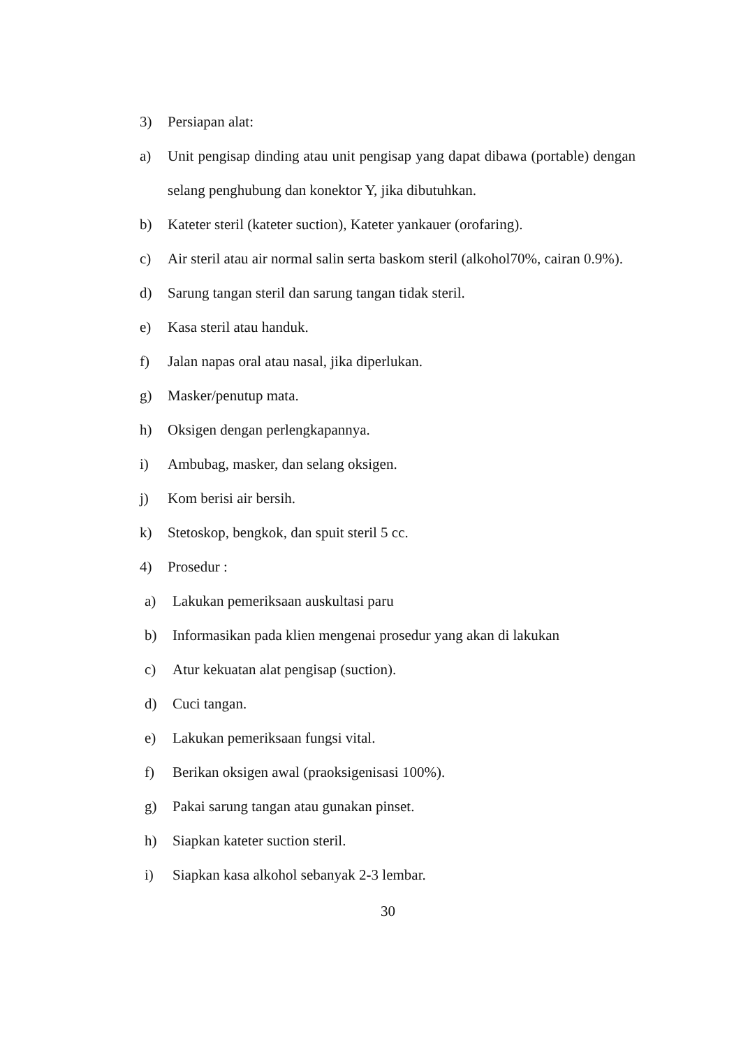3) Persiapan alat:
a) Unit pengisap dinding atau unit pengisap yang dapat dibawa (portable) dengan selang penghubung dan konektor Y, jika dibutuhkan.
b) Kateter steril (kateter suction), Kateter yankauer (orofaring).
c) Air steril atau air normal salin serta baskom steril (alkohol70%, cairan 0.9%).
d) Sarung tangan steril dan sarung tangan tidak steril.
e) Kasa steril atau handuk.
f) Jalan napas oral atau nasal, jika diperlukan.
g) Masker/penutup mata.
h) Oksigen dengan perlengkapannya.
i) Ambubag, masker, dan selang oksigen.
j) Kom berisi air bersih.
k) Stetoskop, bengkok, dan spuit steril 5 cc.
4) Prosedur :
a) Lakukan pemeriksaan auskultasi paru
b) Informasikan pada klien mengenai prosedur yang akan di lakukan
c) Atur kekuatan alat pengisap (suction).
d) Cuci tangan.
e) Lakukan pemeriksaan fungsi vital.
f) Berikan oksigen awal (praoksigenisasi 100%).
g) Pakai sarung tangan atau gunakan pinset.
h) Siapkan kateter suction steril.
i) Siapkan kasa alkohol sebanyak 2-3 lembar.
30